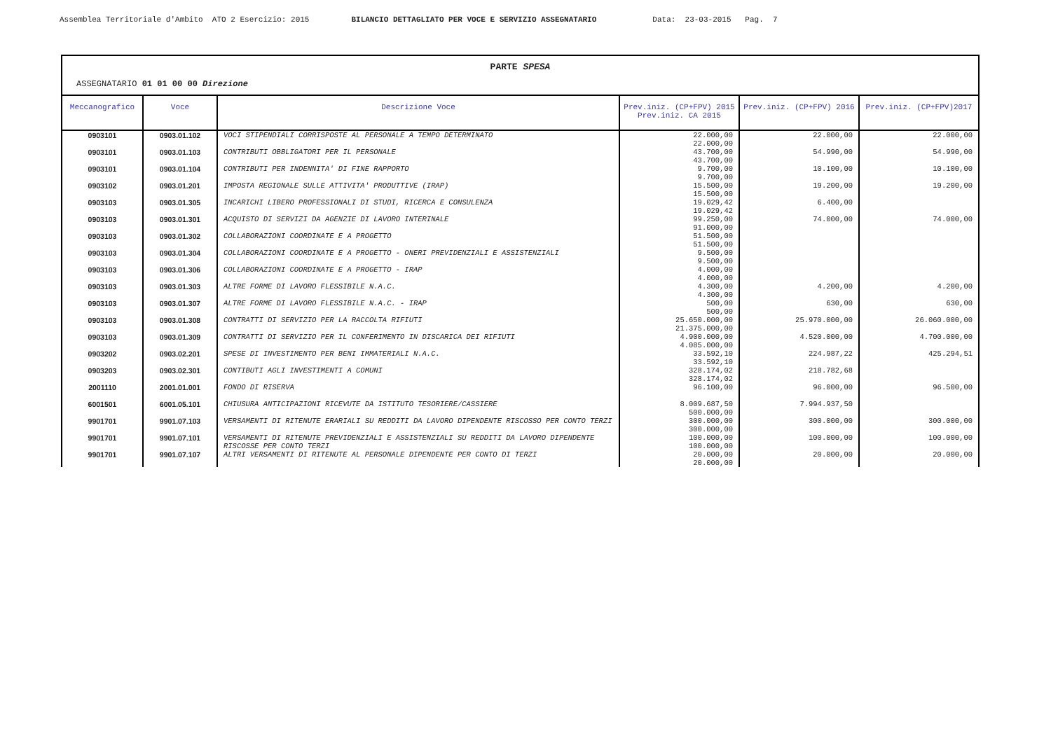Assemblea Territoriale d'Ambito ATO 2 Esercizio: 2015 BILANCIO DETTAGLIATO PER VOCE E SERVIZIO ASSEGNATARIO Data: 23-03-2015 Pag. 7
PARTE SPESA
ASSEGNATARIO 01 01 00 00 Direzione
| Meccanografico | Voce | Descrizione Voce | Prev.iniz. (CP+FPV) 2015 Prev.iniz. CA 2015 | Prev.iniz. (CP+FPV) 2016 | Prev.iniz. (CP+FPV)2017 |
| --- | --- | --- | --- | --- | --- |
| 0903101 | 0903.01.102 | VOCI STIPENDIALI CORRISPOSTE AL PERSONALE A TEMPO DETERMINATO | 22.000,00 22.000,00 | 22.000,00 | 22.000,00 |
| 0903101 | 0903.01.103 | CONTRIBUTI OBBLIGATORI PER IL PERSONALE | 43.700,00 43.700,00 | 54.990,00 | 54.990,00 |
| 0903101 | 0903.01.104 | CONTRIBUTI PER INDENNITA' DI FINE RAPPORTO | 9.700,00 9.700,00 | 10.100,00 | 10.100,00 |
| 0903102 | 0903.01.201 | IMPOSTA REGIONALE SULLE ATTIVITA' PRODUTTIVE (IRAP) | 15.500,00 15.500,00 | 19.200,00 | 19.200,00 |
| 0903103 | 0903.01.305 | INCARICHI LIBERO PROFESSIONALI DI STUDI, RICERCA E CONSULENZA | 19.029,42 19.029,42 | 6.400,00 | |
| 0903103 | 0903.01.301 | ACQUISTO DI SERVIZI DA AGENZIE DI LAVORO INTERINALE | 99.250,00 91.000,00 | 74.000,00 | 74.000,00 |
| 0903103 | 0903.01.302 | COLLABORAZIONI COORDINATE E A PROGETTO | 51.500,00 51.500,00 | | |
| 0903103 | 0903.01.304 | COLLABORAZIONI COORDINATE E A PROGETTO - ONERI PREVIDENZIALI E ASSISTENZIALI | 9.500,00 9.500,00 | | |
| 0903103 | 0903.01.306 | COLLABORAZIONI COORDINATE E A PROGETTO - IRAP | 4.000,00 4.000,00 | | |
| 0903103 | 0903.01.303 | ALTRE FORME DI LAVORO FLESSIBILE N.A.C. | 4.300,00 4.300,00 | 4.200,00 | 4.200,00 |
| 0903103 | 0903.01.307 | ALTRE FORME DI LAVORO FLESSIBILE N.A.C. - IRAP | 500,00 500,00 | 630,00 | 630,00 |
| 0903103 | 0903.01.308 | CONTRATTI DI SERVIZIO PER LA RACCOLTA RIFIUTI | 25.650.000,00 21.375.000,00 | 25.970.000,00 | 26.060.000,00 |
| 0903103 | 0903.01.309 | CONTRATTI DI SERVIZIO PER IL CONFERIMENTO IN DISCARICA DEI RIFIUTI | 4.900.000,00 4.085.000,00 | 4.520.000,00 | 4.700.000,00 |
| 0903202 | 0903.02.201 | SPESE DI INVESTIMENTO PER BENI IMMATERIALI N.A.C. | 33.592,10 33.592,10 | 224.987,22 | 425.294,51 |
| 0903203 | 0903.02.301 | CONTIBUTI AGLI INVESTIMENTI A COMUNI | 328.174,02 328.174,02 | 218.782,68 | |
| 2001110 | 2001.01.001 | FONDO DI RISERVA | 96.100,00 | 96.000,00 | 96.500,00 |
| 6001501 | 6001.05.101 | CHIUSURA ANTICIPAZIONI RICEVUTE DA ISTITUTO TESORIERE/CASSIERE | 8.009.687,50 500.000,00 | 7.994.937,50 | |
| 9901701 | 9901.07.103 | VERSAMENTI DI RITENUTE ERARIALI SU REDDITI DA LAVORO DIPENDENTE RISCOSSO PER CONTO TERZI | 300.000,00 300.000,00 | 300.000,00 | 300.000,00 |
| 9901701 | 9901.07.101 | VERSAMENTI DI RITENUTE PREVIDENZIALI E ASSISTENZIALI SU REDDITI DA LAVORO DIPENDENTE RISCOSSE PER CONTO TERZI | 100.000,00 100.000,00 | 100.000,00 | 100.000,00 |
| 9901701 | 9901.07.107 | ALTRI VERSAMENTI DI RITENUTE AL PERSONALE DIPENDENTE PER CONTO DI TERZI | 20.000,00 20.000,00 | 20.000,00 | 20.000,00 |